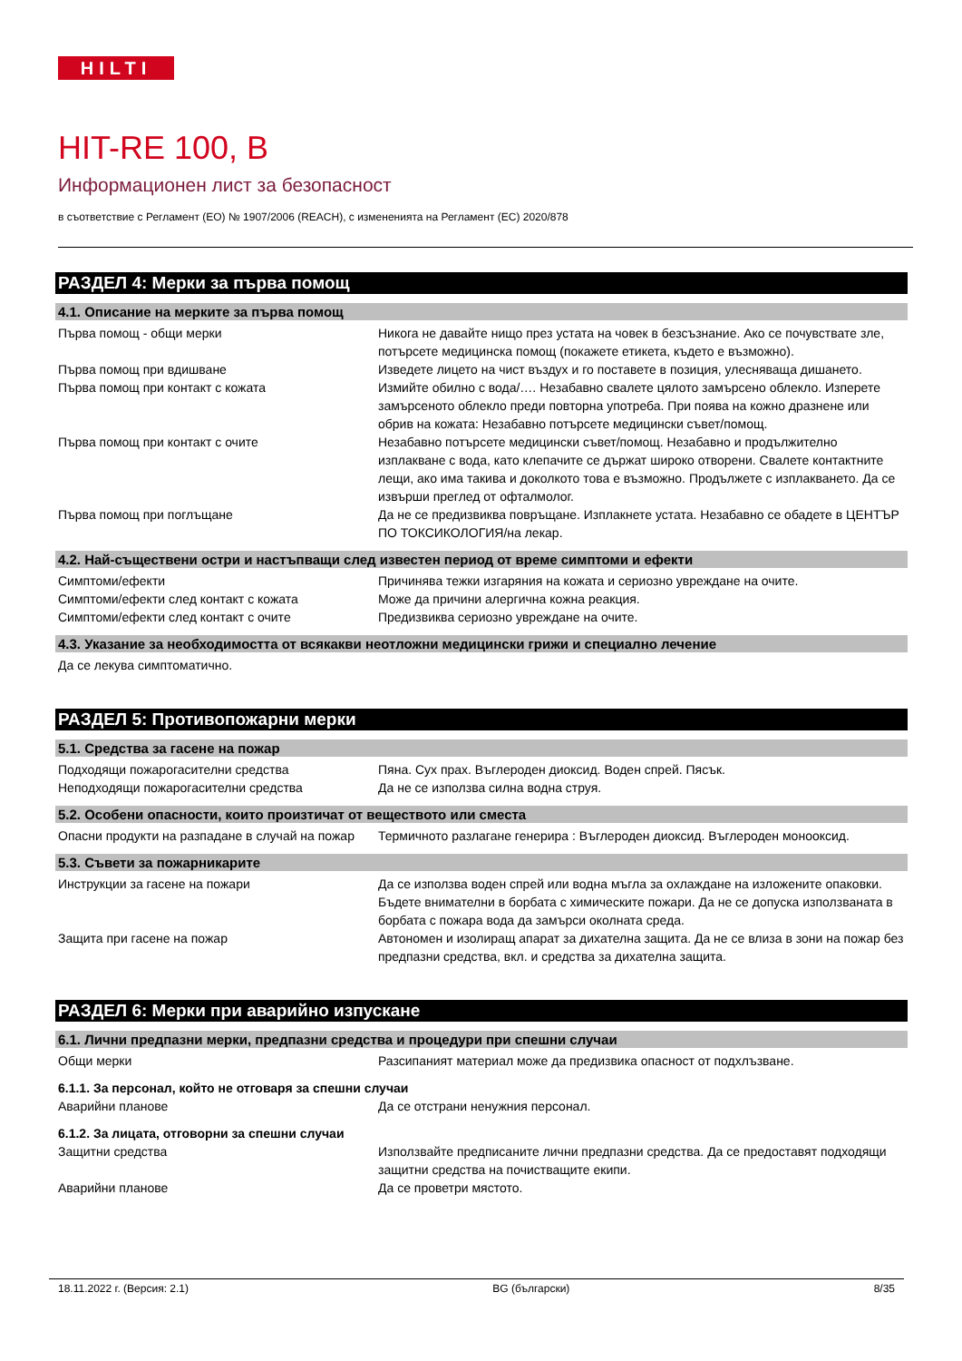HILTI
HIT-RE 100, B
Информационен лист за безопасност
в съответствие с Регламент (ЕО) № 1907/2006 (REACH), с измененията на Регламент (ЕС) 2020/878
РАЗДЕЛ 4: Мерки за първа помощ
4.1. Описание на мерките за първа помощ
Първа помощ - общи мерки Никога не давайте нищо през устата на човек в безсъзнание. Ако се почувствате зле, потърсете медицинска помощ (покажете етикета, където е възможно).
Първа помощ при вдишване Изведете лицето на чист въздух и го поставете в позиция, улесняваща дишането.
Първа помощ при контакт с кожата Измийте обилно с вода/…. Незабавно свалете цялото замърсено облекло. Изперете замърсеното облекло преди повторна употреба. При поява на кожно дразнене или обрив на кожата: Незабавно потърсете медицински съвет/помощ.
Първа помощ при контакт с очите Незабавно потърсете медицински съвет/помощ. Незабавно и продължително изплакване с вода, като клепачите се държат широко отворени. Свалете контактните лещи, ако има такива и доколкото това е възможно. Продължете с изплакването. Да се извърши преглед от офталмолог.
Първа помощ при поглъщане Да не се предизвиква повръщане. Изплакнете устата. Незабавно се обадете в ЦЕНТЪР ПО ТОКСИКОЛОГИЯ/на лекар.
4.2. Най-съществени остри и настъпващи след известен период от време симптоми и ефекти
Симптоми/ефекти Причинява тежки изгаряния на кожата и сериозно увреждане на очите.
Симптоми/ефекти след контакт с кожата Може да причини алергична кожна реакция.
Симптоми/ефекти след контакт с очите Предизвиква сериозно увреждане на очите.
4.3. Указание за необходимостта от всякакви неотложни медицински грижи и специално лечение
Да се лекува симптоматично.
РАЗДЕЛ 5: Противопожарни мерки
5.1. Средства за гасене на пожар
Подходящи пожарогасителни средства Пяна. Сух прах. Въглероден диоксид. Воден спрей. Пясък.
Неподходящи пожарогасителни средства Да не се използва силна водна струя.
5.2. Особени опасности, които произтичат от веществото или сместа
Опасни продукти на разпадане в случай на пожар
Термичното разлагане генерира : Въглероден диоксид. Въглероден монооксид.
5.3. Съвети за пожарникарите
Инструкции за гасене на пожари Да се използва воден спрей или водна мъгла за охлаждане на изложените опаковки. Бъдете внимателни в борбата с химическите пожари. Да не се допуска използваната в борбата с пожара вода да замърси околната среда.
Защита при гасене на пожар Автономен и изолиращ апарат за дихателна защита. Да не се влиза в зони на пожар без предпазни средства, вкл. и средства за дихателна защита.
РАЗДЕЛ 6: Мерки при аварийно изпускане
6.1. Лични предпазни мерки, предпазни средства и процедури при спешни случаи
Общи мерки Разсипаният материал може да предизвика опасност от подхлъзване.
6.1.1. За персонал, който не отговаря за спешни случаи
Аварийни планове Да се отстрани ненужния персонал.
6.1.2. За лицата, отговорни за спешни случаи
Защитни средства Използвайте предписаните лични предпазни средства. Да се предоставят подходящи защитни средства на почистващите екипи.
Аварийни планове Да се проветри мястото.
18.11.2022 г. (Версия: 2.1) BG (български) 8/35